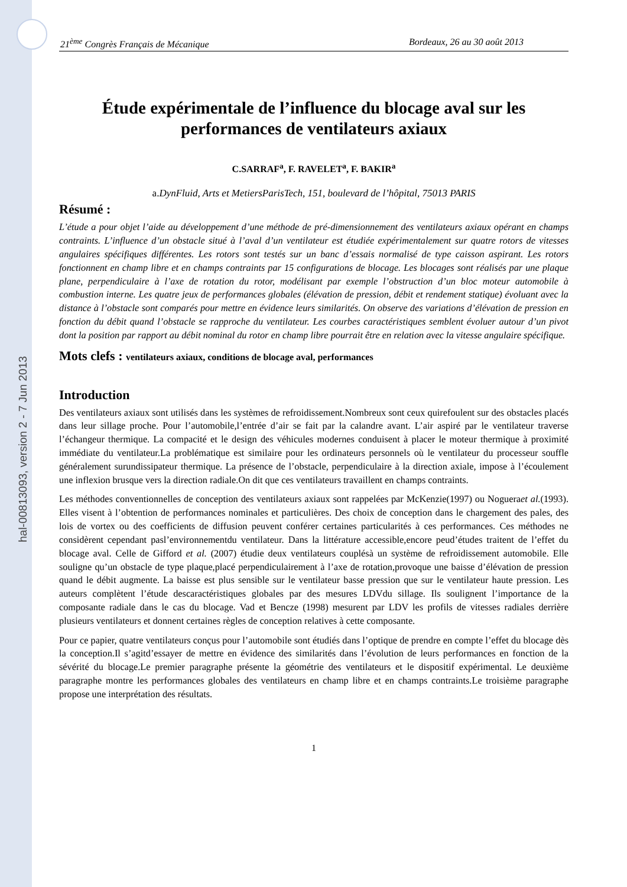hal-00813093, version 2 - 7 Jun 2013
21<sup>ème</sup> Congrès Français de Mécanique Bordeaux, 26 au 30 août 2013
Étude expérimentale de l’influence du blocage aval sur les performances de ventilateurs axiaux
C.SARRAF<sup>a</sup>, F. RAVELET<sup>a</sup>, F. BAKIR<sup>a</sup>
a.DynFluid, Arts et MetiersParisTech, 151, boulevard de l’hôpital, 75013 PARIS
Résumé :
L’étude a pour objet l’aide au développement d’une méthode de pré-dimensionnement des ventilateurs axiaux opérant en champs contraints. L’influence d’un obstacle situé à l’aval d’un ventilateur est étudiée expérimentalement sur quatre rotors de vitesses angulaires spécifiques différentes. Les rotors sont testés sur un banc d’essais normalisé de type caisson aspirant. Les rotors fonctionnent en champ libre et en champs contraints par 15 configurations de blocage. Les blocages sont réalisés par une plaque plane, perpendiculaire à l’axe de rotation du rotor, modélisant par exemple l’obstruction d’un bloc moteur automobile à combustion interne. Les quatre jeux de performances globales (élévation de pression, débit et rendement statique) évoluant avec la distance à l’obstacle sont comparés pour mettre en évidence leurs similarités. On observe des variations d’élévation de pression en fonction du débit quand l’obstacle se rapproche du ventilateur. Les courbes caractéristiques semblent évoluer autour d’un pivot dont la position par rapport au débit nominal du rotor en champ libre pourrait être en relation avec la vitesse angulaire spécifique.
Mots clefs : ventilateurs axiaux, conditions de blocage aval, performances
Introduction
Des ventilateurs axiaux sont utilisés dans les systèmes de refroidissement.Nombreux sont ceux quirefoulent sur des obstacles placés dans leur sillage proche. Pour l’automobile,l’entrée d’air se fait par la calandre avant. L’air aspiré par le ventilateur traverse l’échangeur thermique. La compacité et le design des véhicules modernes conduisent à placer le moteur thermique à proximité immédiate du ventilateur.La problématique est similaire pour les ordinateurs personnels où le ventilateur du processeur souffle généralement surundissipateur thermique. La présence de l’obstacle, perpendiculaire à la direction axiale, impose à l’écoulement une inflexion brusque vers la direction radiale.On dit que ces ventilateurs travaillent en champs contraints.
Les méthodes conventionnelles de conception des ventilateurs axiaux sont rappelées par McKenzie(1997) ou Nogueraet al.(1993). Elles visent à l’obtention de performances nominales et particulières. Des choix de conception dans le chargement des pales, des lois de vortex ou des coefficients de diffusion peuvent conférer certaines particularités à ces performances. Ces méthodes ne considèrent cependant pasl’environnementdu ventilateur. Dans la littérature accessible,encore peud’études traitent de l’effet du blocage aval. Celle de Gifford et al. (2007) étudie deux ventilateurs couplésà un système de refroidissement automobile. Elle souligne qu’un obstacle de type plaque,placé perpendiculairement à l’axe de rotation,provoque une baisse d’élévation de pression quand le débit augmente. La baisse est plus sensible sur le ventilateur basse pression que sur le ventilateur haute pression. Les auteurs complètent l’étude descaractéristiques globales par des mesures LDVdu sillage. Ils soulignent l’importance de la composante radiale dans le cas du blocage. Vad et Bencze (1998) mesurent par LDV les profils de vitesses radiales derrière plusieurs ventilateurs et donnent certaines règles de conception relatives à cette composante.
Pour ce papier, quatre ventilateurs conçus pour l’automobile sont étudiés dans l’optique de prendre en compte l’effet du blocage dès la conception.Il s’agitd’essayer de mettre en évidence des similarités dans l’évolution de leurs performances en fonction de la sévérité du blocage.Le premier paragraphe présente la géométrie des ventilateurs et le dispositif expérimental. Le deuxième paragraphe montre les performances globales des ventilateurs en champ libre et en champs contraints.Le troisième paragraphe propose une interprétation des résultats.
1